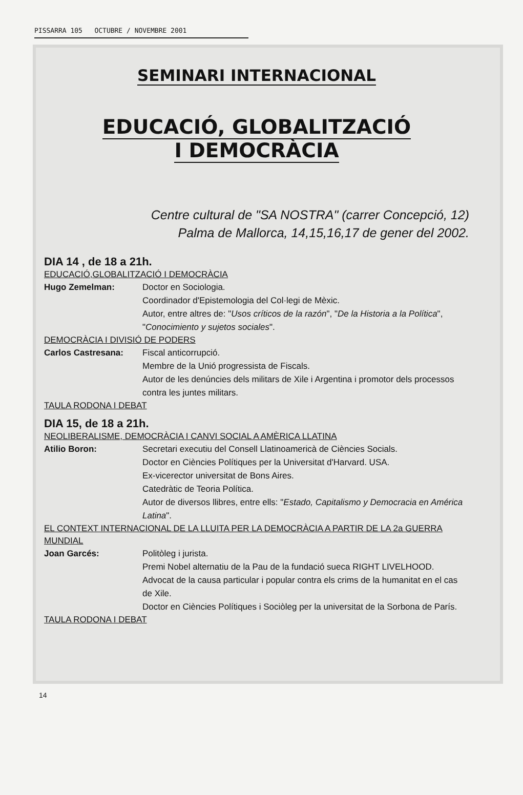PISSARRA 105 OCTUBRE / NOVEMBRE 2001
SEMINARI INTERNACIONAL
EDUCACIÓ, GLOBALITZACIÓ
I DEMOCRÀCIA
Centre cultural de "SA NOSTRA" (carrer Concepció, 12)
Palma de Mallorca, 14,15,16,17 de gener del 2002.
DIA 14 , de 18 a 21h.
EDUCACIÓ,GLOBALITZACIÓ I DEMOCRÀCIA
Hugo Zemelman: Doctor en Sociologia.
Coordinador d'Epistemologia del Col·legi de Mèxic.
Autor, entre altres de: "Usos críticos de la razón", "De la Historia a la Política", "Conocimiento y sujetos sociales".
DEMOCRÀCIA I DIVISIÓ DE PODERS
Carlos Castresana: Fiscal anticorrupció.
Membre de la Unió progressista de Fiscals.
Autor de les denúncies dels militars de Xile i Argentina i promotor dels processos contra les juntes militars.
TAULA RODONA I DEBAT
DIA 15, de 18 a 21h.
NEOLIBERALISME, DEMOCRÀCIA I CANVI SOCIAL A AMÈRICA LLATINA
Atilio Boron: Secretari executiu del Consell Llatinoamericà de Ciències Socials.
Doctor en Ciències Polítiques per la Universitat d'Harvard. USA.
Ex-vicerector universitat de Bons Aires.
Catedràtic de Teoria Política.
Autor de diversos llibres, entre ells: "Estado, Capitalismo y Democracia en América Latina".
EL CONTEXT INTERNACIONAL DE LA LLUITA PER LA DEMOCRÀCIA A PARTIR DE LA 2a GUERRA MUNDIAL
Joan Garcés: Politòleg i jurista.
Premi Nobel alternatiu de la Pau de la fundació sueca RIGHT LIVELHOOD.
Advocat de la causa particular i popular contra els crims de la humanitat en el cas de Xile.
Doctor en Ciències Polítiques i Sociòleg per la universitat de la Sorbona de París.
TAULA RODONA I DEBAT
14